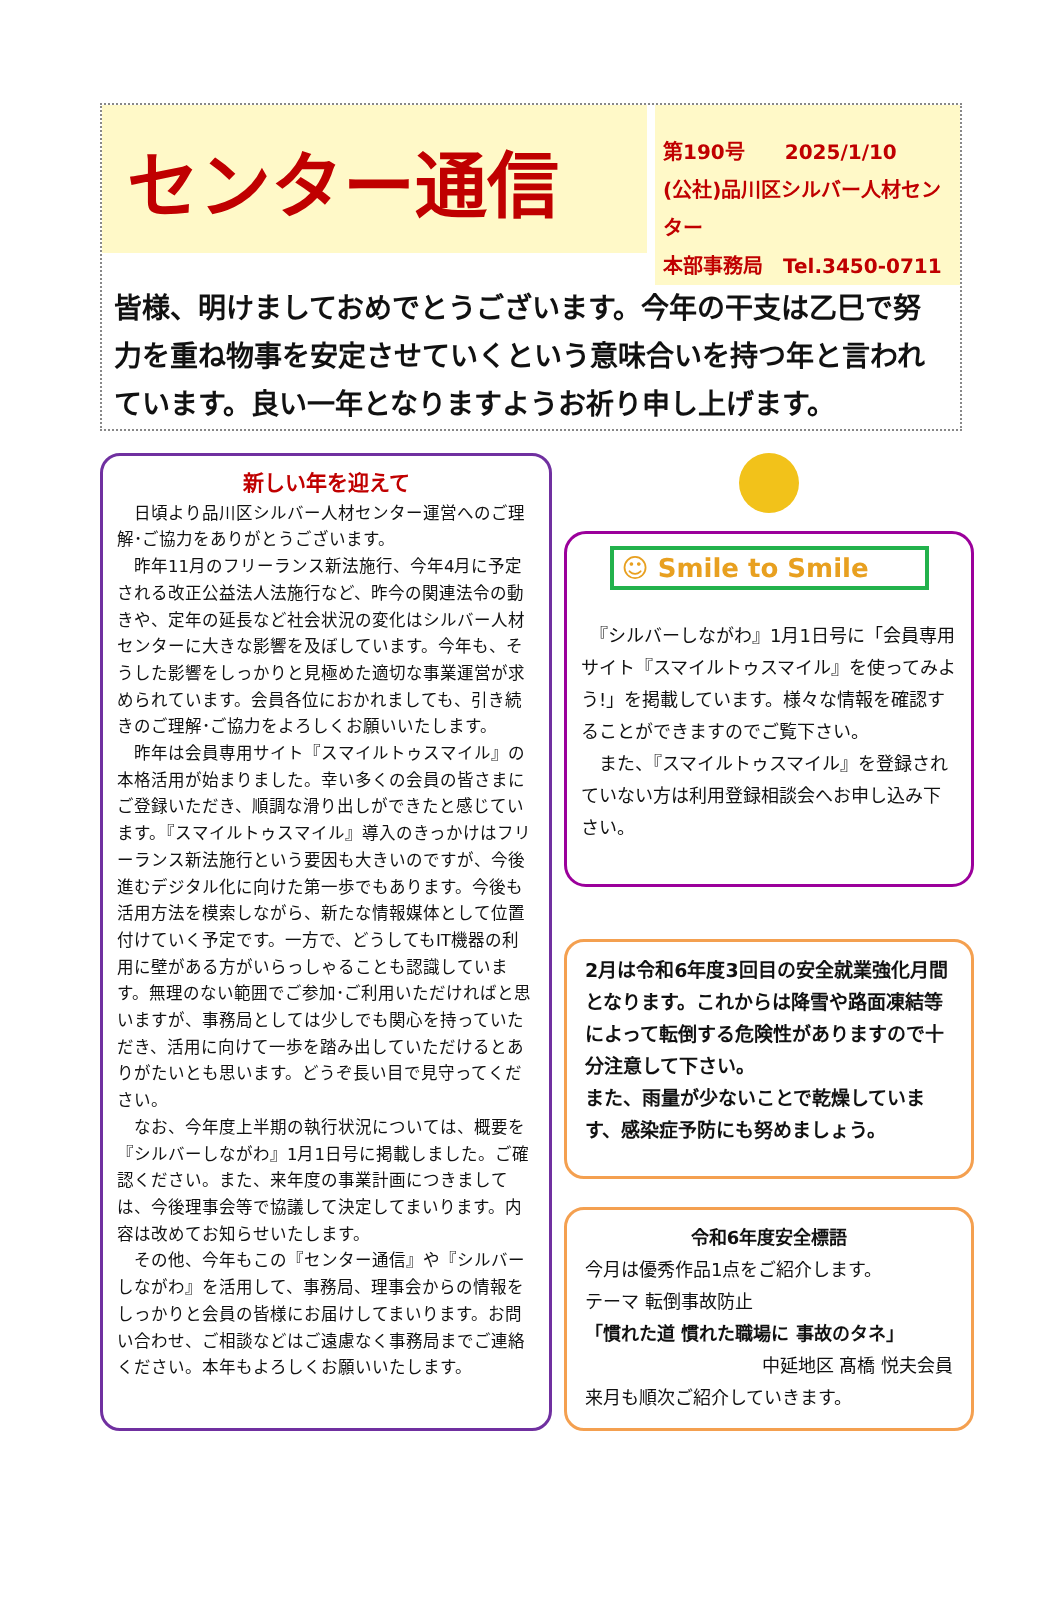センター通信
第190号　　2025/1/10
(公社)品川区シルバー人材センター
本部事務局　Tel.3450-0711
皆様、明けましておめでとうございます。今年の干支は乙巳で努力を重ね物事を安定させていくという意味合いを持つ年と言われています。良い一年となりますようお祈り申し上げます。
新しい年を迎えて
　日頃より品川区シルバー人材センター運営へのご理解･ご協力をありがとうございます。
　昨年11月のフリーランス新法施行、今年4月に予定される改正公益法人法施行など、昨今の関連法令の動きや、定年の延長など社会状況の変化はシルバー人材センターに大きな影響を及ぼしています。今年も、そうした影響をしっかりと見極めた適切な事業運営が求められています。会員各位におかれましても、引き続きのご理解･ご協力をよろしくお願いいたします。
　昨年は会員専用サイト『スマイルトゥスマイル』の本格活用が始まりました。幸い多くの会員の皆さまにご登録いただき、順調な滑り出しができたと感じています。『スマイルトゥスマイル』導入のきっかけはフリーランス新法施行という要因も大きいのですが、今後進むデジタル化に向けた第一歩でもあります。今後も活用方法を模索しながら、新たな情報媒体として位置付けていく予定です。一方で、どうしてもIT機器の利用に壁がある方がいらっしゃることも認識しています。無理のない範囲でご参加･ご利用いただければと思いますが、事務局としては少しでも関心を持っていただき、活用に向けて一歩を踏み出していただけるとありがたいとも思います。どうぞ長い目で見守ってください。
　なお、今年度上半期の執行状況については、概要を『シルバーしながわ』1月1日号に掲載しました。ご確認ください。また、来年度の事業計画につきましては、今後理事会等で協議して決定してまいります。内容は改めてお知らせいたします。
　その他、今年もこの『センター通信』や『シルバーしながわ』を活用して、事務局、理事会からの情報をしっかりと会員の皆様にお届けしてまいります。お問い合わせ、ご相談などはご遠慮なく事務局までご連絡ください。本年もよろしくお願いいたします。
☺ Smile to Smile
　『シルバーしながわ』1月1日号に「会員専用サイト『スマイルトゥスマイル』を使ってみよう!」を掲載しています。様々な情報を確認することができますのでご覧下さい。
　また、『スマイルトゥスマイル』を登録されていない方は利用登録相談会へお申し込み下さい。
2月は令和6年度3回目の安全就業強化月間となります。これからは降雪や路面凍結等によって転倒する危険性がありますので十分注意して下さい。
また、雨量が少ないことで乾燥しています、感染症予防にも努めましょう。
令和6年度安全標語
今月は優秀作品1点をご紹介します。
テーマ 転倒事故防止
「慣れた道 慣れた職場に 事故のタネ」
中延地区 髙橋 悦夫会員
来月も順次ご紹介していきます。